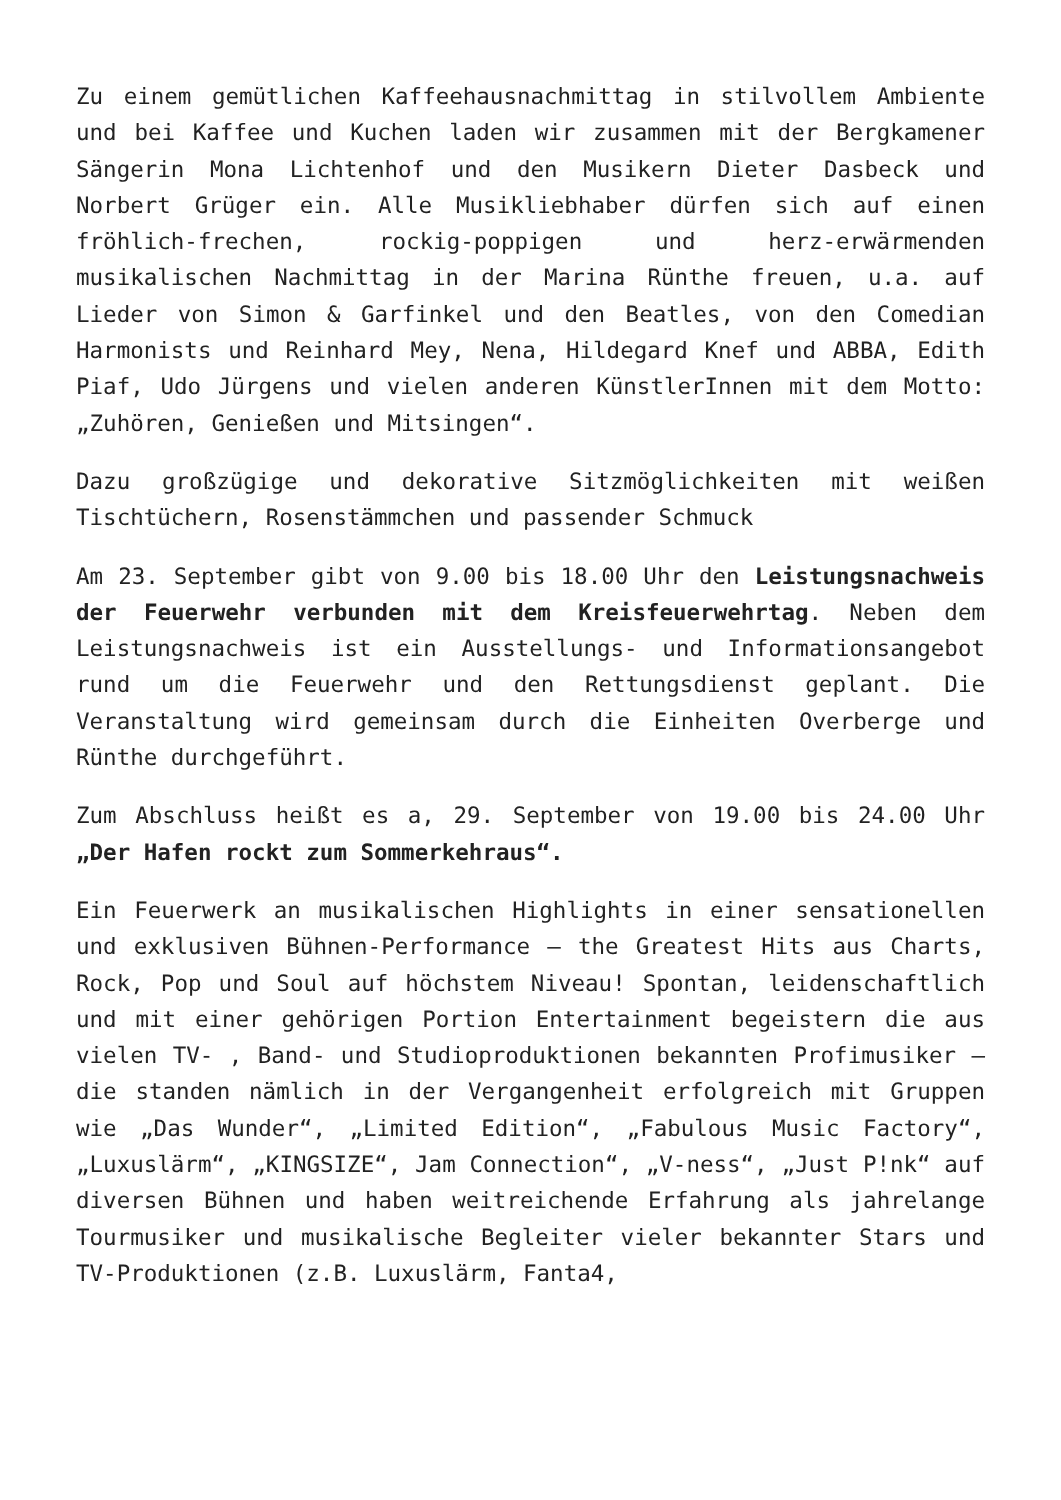Zu einem gemütlichen Kaffeehausnachmittag in stilvollem Ambiente und bei Kaffee und Kuchen laden wir zusammen mit der Bergkamener Sängerin Mona Lichtenhof und den Musikern Dieter Dasbeck und Norbert Grüger ein. Alle Musikliebhaber dürfen sich auf einen fröhlich-frechen, rockig-poppigen und herz-erwärmenden musikalischen Nachmittag in der Marina Rünthe freuen, u.a. auf Lieder von Simon & Garfinkel und den Beatles, von den Comedian Harmonists und Reinhard Mey, Nena, Hildegard Knef und ABBA, Edith Piaf, Udo Jürgens und vielen anderen KünstlerInnen mit dem Motto: „Zuhören, Genießen und Mitsingen“.
Dazu großzügige und dekorative Sitzmöglichkeiten mit weißen Tischtüchern, Rosenstämmchen und passender Schmuck
Am 23. September gibt von 9.00 bis 18.00 Uhr den Leistungsnachweis der Feuerwehr verbunden mit dem Kreisfeuerwehrtag. Neben dem Leistungsnachweis ist ein Ausstellungs- und Informationsangebot rund um die Feuerwehr und den Rettungsdienst geplant. Die Veranstaltung wird gemeinsam durch die Einheiten Overberge und Rünthe durchgeführt.
Zum Abschluss heißt es a, 29. September von 19.00 bis 24.00 Uhr „Der Hafen rockt zum Sommerkehraus“.
Ein Feuerwerk an musikalischen Highlights in einer sensationellen und exklusiven Bühnen-Performance – the Greatest Hits aus Charts, Rock, Pop und Soul auf höchstem Niveau! Spontan, leidenschaftlich und mit einer gehörigen Portion Entertainment begeistern die aus vielen TV- , Band- und Studioproduktionen bekannten Profimusiker – die standen nämlich in der Vergangenheit erfolgreich mit Gruppen wie „Das Wunder“, „Limited Edition“, „Fabulous Music Factory“, „Luxuslärm“, „KINGSIZE“, Jam Connection“, „V-ness“, „Just P!nk“ auf diversen Bühnen und haben weitreichende Erfahrung als jahrelange Tourmusiker und musikalische Begleiter vieler bekannter Stars und TV-Produktionen (z.B. Luxuslärm, Fanta4,